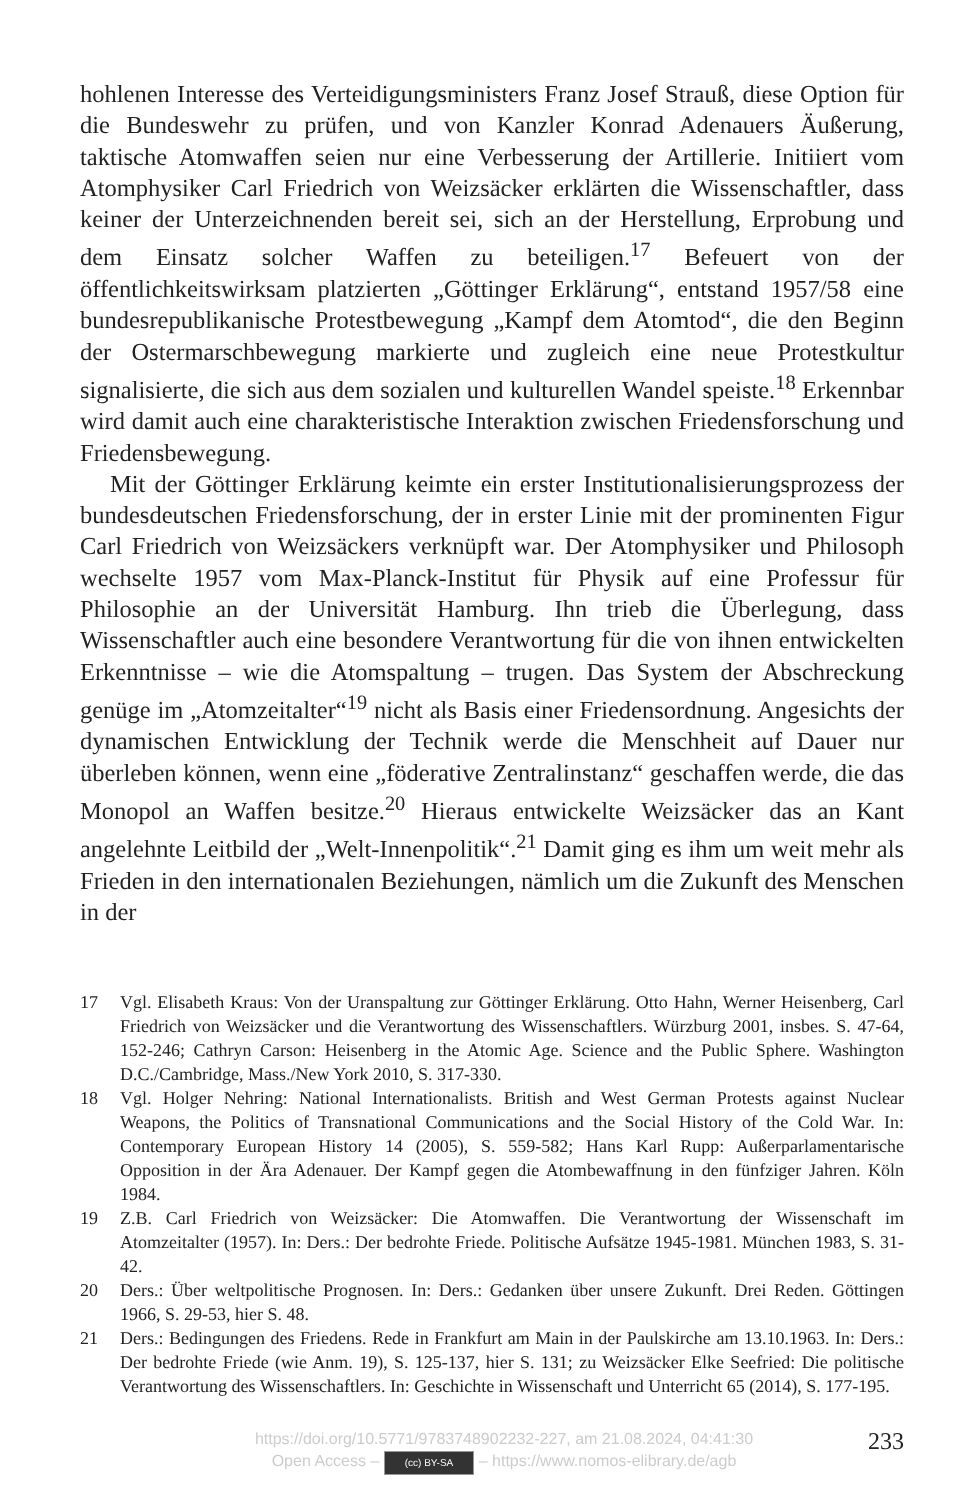hohlenen Interesse des Verteidigungsministers Franz Josef Strauß, diese Option für die Bundeswehr zu prüfen, und von Kanzler Konrad Adenauers Äußerung, taktische Atomwaffen seien nur eine Verbesserung der Artillerie. Initiiert vom Atomphysiker Carl Friedrich von Weizsäcker erklärten die Wissenschaftler, dass keiner der Unterzeichnenden bereit sei, sich an der Herstellung, Erprobung und dem Einsatz solcher Waffen zu beteiligen.<sup>17</sup> Befeuert von der öffentlichkeitswirksam platzierten „Göttinger Erklärung“, entstand 1957/58 eine bundesrepublikanische Protestbewegung „Kampf dem Atomtod“, die den Beginn der Ostermarschbewegung markierte und zugleich eine neue Protestkultur signalisierte, die sich aus dem sozialen und kulturellen Wandel speiste.<sup>18</sup> Erkennbar wird damit auch eine charakteristische Interaktion zwischen Friedensforschung und Friedensbewegung.
Mit der Göttinger Erklärung keimte ein erster Institutionalisierungsprozess der bundesdeutschen Friedensforschung, der in erster Linie mit der prominenten Figur Carl Friedrich von Weizsäckers verknüpft war. Der Atomphysiker und Philosoph wechselte 1957 vom Max-Planck-Institut für Physik auf eine Professur für Philosophie an der Universität Hamburg. Ihn trieb die Überlegung, dass Wissenschaftler auch eine besondere Verantwortung für die von ihnen entwickelten Erkenntnisse – wie die Atomspaltung – trugen. Das System der Abschreckung genüge im „Atomzeitalter“<sup>19</sup> nicht als Basis einer Friedensordnung. Angesichts der dynamischen Entwicklung der Technik werde die Menschheit auf Dauer nur überleben können, wenn eine „föderative Zentralinstanz“ geschaffen werde, die das Monopol an Waffen besitze.<sup>20</sup> Hieraus entwickelte Weizsäcker das an Kant angelehnte Leitbild der „Welt-Innenpolitik“.<sup>21</sup> Damit ging es ihm um weit mehr als Frieden in den internationalen Beziehungen, nämlich um die Zukunft des Menschen in der
17 Vgl. Elisabeth Kraus: Von der Uranspaltung zur Göttinger Erklärung. Otto Hahn, Werner Heisenberg, Carl Friedrich von Weizsäcker und die Verantwortung des Wissenschaftlers. Würzburg 2001, insbes. S. 47-64, 152-246; Cathryn Carson: Heisenberg in the Atomic Age. Science and the Public Sphere. Washington D.C./Cambridge, Mass./New York 2010, S. 317-330.
18 Vgl. Holger Nehring: National Internationalists. British and West German Protests against Nuclear Weapons, the Politics of Transnational Communications and the Social History of the Cold War. In: Contemporary European History 14 (2005), S. 559-582; Hans Karl Rupp: Außerparlamentarische Opposition in der Ära Adenauer. Der Kampf gegen die Atombewaffnung in den fünfziger Jahren. Köln 1984.
19 Z.B. Carl Friedrich von Weizsäcker: Die Atomwaffen. Die Verantwortung der Wissenschaft im Atomzeitalter (1957). In: Ders.: Der bedrohte Friede. Politische Aufsätze 1945-1981. München 1983, S. 31-42.
20 Ders.: Über weltpolitische Prognosen. In: Ders.: Gedanken über unsere Zukunft. Drei Reden. Göttingen 1966, S. 29-53, hier S. 48.
21 Ders.: Bedingungen des Friedens. Rede in Frankfurt am Main in der Paulskirche am 13.10.1963. In: Ders.: Der bedrohte Friede (wie Anm. 19), S. 125-137, hier S. 131; zu Weizsäcker Elke Seefried: Die politische Verantwortung des Wissenschaftlers. In: Geschichte in Wissenschaft und Unterricht 65 (2014), S. 177-195.
https://doi.org/10.5771/9783748902232-227, am 21.08.2024, 04:41:30
Open Access – (cc) BY-SA – https://www.nomos-elibrary.de/agb
233